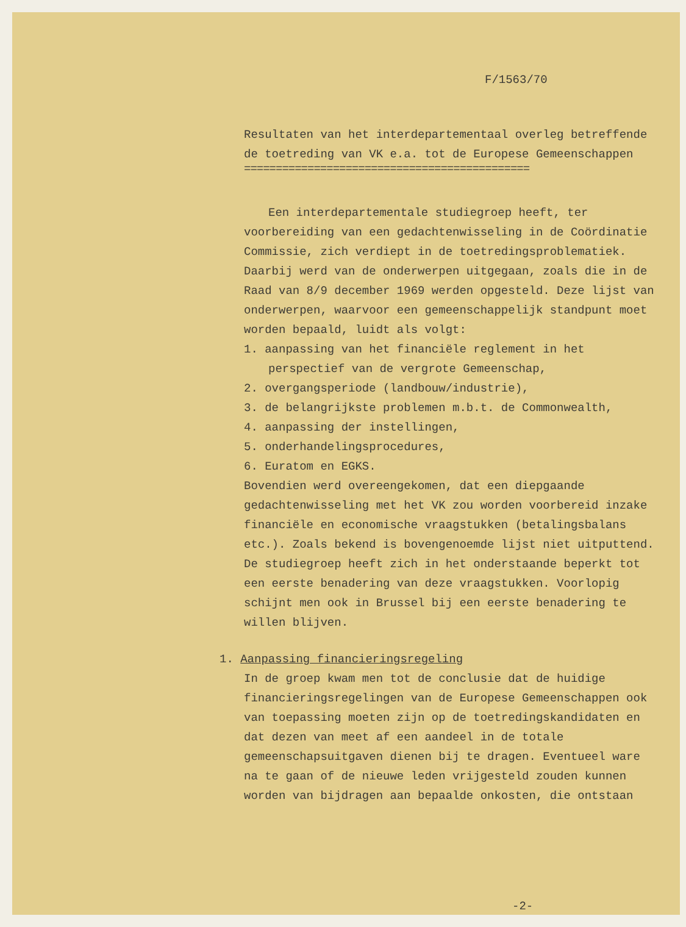F/1563/70
Resultaten van het interdepartementaal overleg betreffende de toetreding van VK e.a. tot de Europese Gemeenschappen
=============================================
Een interdepartementale studiegroep heeft, ter voorbereiding van een gedachtenwisseling in de Coördinatie Commissie, zich verdiept in de toetredingsproblematiek. Daarbij werd van de onderwerpen uitgegaan, zoals die in de Raad van 8/9 december 1969 werden opgesteld. Deze lijst van onderwerpen, waarvoor een gemeenschappelijk standpunt moet worden bepaald, luidt als volgt:
1. aanpassing van het financiële reglement in het perspectief van de vergrote Gemeenschap,
2. overgangsperiode (landbouw/industrie),
3. de belangrijkste problemen m.b.t. de Commonwealth,
4. aanpassing der instellingen,
5. onderhandelingsprocedures,
6. Euratom en EGKS.
Bovendien werd overeengekomen, dat een diepgaande gedachtenwisseling met het VK zou worden voorbereid inzake financiële en economische vraagstukken (betalingsbalans etc.). Zoals bekend is bovengenoemde lijst niet uitputtend.
De studiegroep heeft zich in het onderstaande beperkt tot een eerste benadering van deze vraagstukken. Voorlopig schijnt men ook in Brussel bij een eerste benadering te willen blijven.
1. Aanpassing financieringsregeling
In de groep kwam men tot de conclusie dat de huidige financieringsregelingen van de Europese Gemeenschappen ook van toepassing moeten zijn op de toetredingskandidaten en dat dezen van meet af een aandeel in de totale gemeenschapsuitgaven dienen bij te dragen. Eventueel ware na te gaan of de nieuwe leden vrijgesteld zouden kunnen worden van bijdragen aan bepaalde onkosten, die ontstaan
-2-